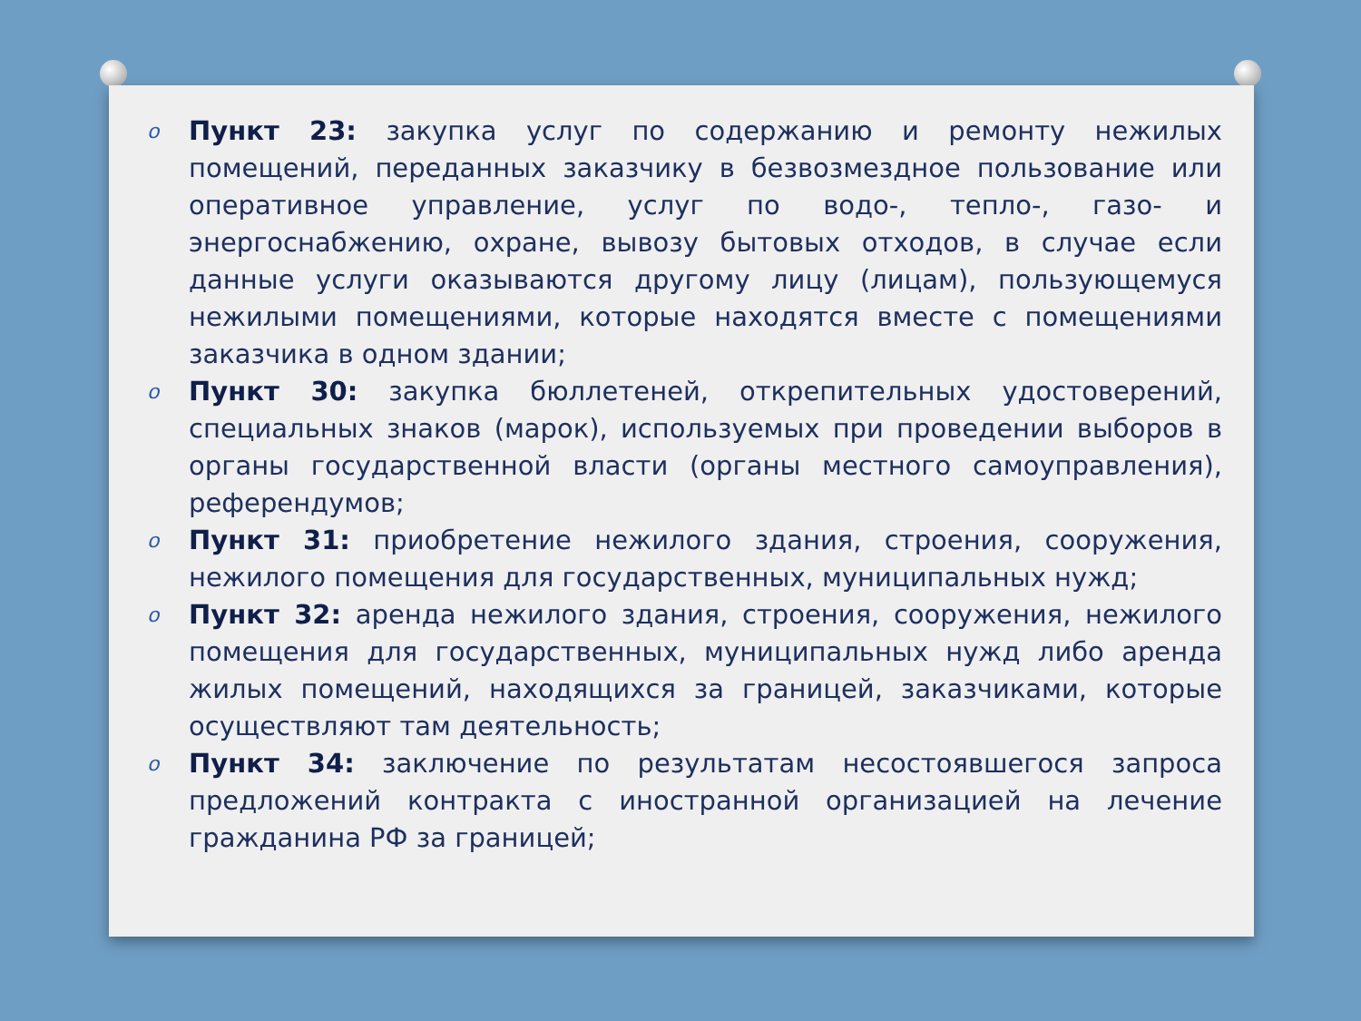o Пункт 23: закупка услуг по содержанию и ремонту нежилых помещений, переданных заказчику в безвозмездное пользование или оперативное управление, услуг по водо-, тепло-, газо- и энергоснабжению, охране, вывозу бытовых отходов, в случае если данные услуги оказываются другому лицу (лицам), пользующемуся нежилыми помещениями, которые находятся вместе с помещениями заказчика в одном здании;
o Пункт 30: закупка бюллетеней, открепительных удостоверений, специальных знаков (марок), используемых при проведении выборов в органы государственной власти (органы местного самоуправления), референдумов;
o Пункт 31: приобретение нежилого здания, строения, сооружения, нежилого помещения для государственных, муниципальных нужд;
o Пункт 32: аренда нежилого здания, строения, сооружения, нежилого помещения для государственных, муниципальных нужд либо аренда жилых помещений, находящихся за границей, заказчиками, которые осуществляют там деятельность;
o Пункт 34: заключение по результатам несостоявшегося запроса предложений контракта с иностранной организацией на лечение гражданина РФ за границей;